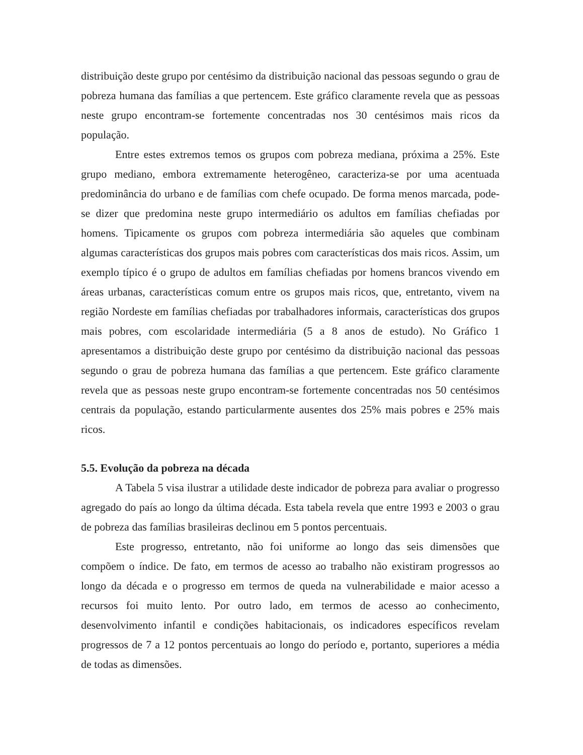distribuição deste grupo por centésimo da distribuição nacional das pessoas segundo o grau de pobreza humana das famílias a que pertencem. Este gráfico claramente revela que as pessoas neste grupo encontram-se fortemente concentradas nos 30 centésimos mais ricos da população.
Entre estes extremos temos os grupos com pobreza mediana, próxima a 25%. Este grupo mediano, embora extremamente heterogêneo, caracteriza-se por uma acentuada predominância do urbano e de famílias com chefe ocupado. De forma menos marcada, pode-se dizer que predomina neste grupo intermediário os adultos em famílias chefiadas por homens. Tipicamente os grupos com pobreza intermediária são aqueles que combinam algumas características dos grupos mais pobres com características dos mais ricos. Assim, um exemplo típico é o grupo de adultos em famílias chefiadas por homens brancos vivendo em áreas urbanas, características comum entre os grupos mais ricos, que, entretanto, vivem na região Nordeste em famílias chefiadas por trabalhadores informais, características dos grupos mais pobres, com escolaridade intermediária (5 a 8 anos de estudo). No Gráfico 1 apresentamos a distribuição deste grupo por centésimo da distribuição nacional das pessoas segundo o grau de pobreza humana das famílias a que pertencem. Este gráfico claramente revela que as pessoas neste grupo encontram-se fortemente concentradas nos 50 centésimos centrais da população, estando particularmente ausentes dos 25% mais pobres e 25% mais ricos.
5.5. Evolução da pobreza na década
A Tabela 5 visa ilustrar a utilidade deste indicador de pobreza para avaliar o progresso agregado do país ao longo da última década. Esta tabela revela que entre 1993 e 2003 o grau de pobreza das famílias brasileiras declinou em 5 pontos percentuais.
Este progresso, entretanto, não foi uniforme ao longo das seis dimensões que compõem o índice. De fato, em termos de acesso ao trabalho não existiram progressos ao longo da década e o progresso em termos de queda na vulnerabilidade e maior acesso a recursos foi muito lento. Por outro lado, em termos de acesso ao conhecimento, desenvolvimento infantil e condições habitacionais, os indicadores específicos revelam progressos de 7 a 12 pontos percentuais ao longo do período e, portanto, superiores a média de todas as dimensões.